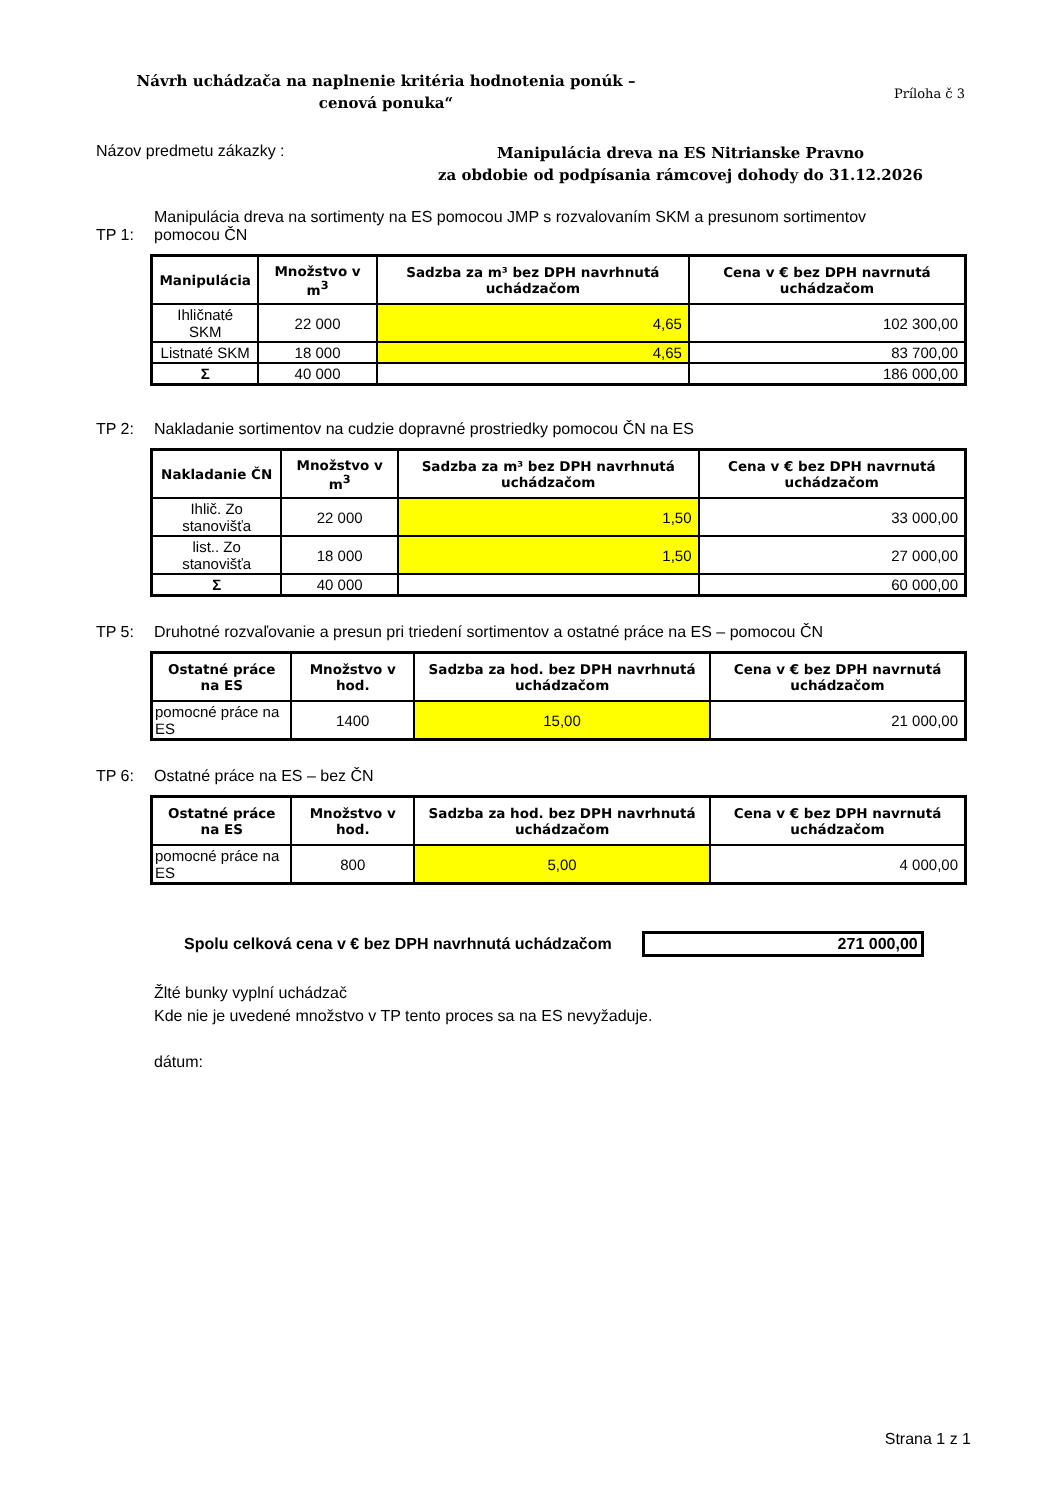Návrh uchádzača na naplnenie kritéria hodnotenia ponúk –
cenová ponuka“
Príloha č 3
Názov predmetu zákazky :
Manipulácia dreva na ES Nitrianske Pravno
za obdobie od podpísania rámcovej dohody do 31.12.2026
TP 1: Manipulácia dreva na sortimenty na ES pomocou JMP s rozvalovaním SKM a presunom sortimentov
pomocou ČN
| Manipulácia | Množstvo v m<sup>3</sup> | Sadzba za m³ bez DPH navrhnutá uchádzačom | Cena v € bez DPH navrnutá uchádzačom |
| --- | --- | --- | --- |
| Ihličnaté SKM | 22 000 | 4,65 | 102 300,00 |
| Listnaté SKM | 18 000 | 4,65 | 83 700,00 |
| Σ | 40 000 | | 186 000,00 |
TP 2: Nakladanie sortimentov na cudzie dopravné prostriedky pomocou ČN na ES
| Nakladanie ČN | Množstvo v m<sup>3</sup> | Sadzba za m³ bez DPH navrhnutá uchádzačom | Cena v € bez DPH navrnutá uchádzačom |
| --- | --- | --- | --- |
| Ihlič. Zo stanovišťa | 22 000 | 1,50 | 33 000,00 |
| list.. Zo stanovišťa | 18 000 | 1,50 | 27 000,00 |
| Σ | 40 000 | | 60 000,00 |
TP 5: Druhotné rozvaľovanie a presun pri triedení sortimentov a ostatné práce na ES – pomocou ČN
| Ostatné práce na ES | Množstvo v hod. | Sadzba za hod. bez DPH navrhnutá uchádzačom | Cena v € bez DPH navrnutá uchádzačom |
| --- | --- | --- | --- |
| pomocné práce na ES | 1400 | 15,00 | 21 000,00 |
TP 6: Ostatné práce na ES – bez ČN
| Ostatné práce na ES | Množstvo v hod. | Sadzba za hod. bez DPH navrhnutá uchádzačom | Cena v € bez DPH navrnutá uchádzačom |
| --- | --- | --- | --- |
| pomocné práce na ES | 800 | 5,00 | 4 000,00 |
Spolu celková cena v € bez DPH navrhnutá uchádzačom
271 000,00
Žlté bunky vyplní uchádzač
Kde nie je uvedené množstvo v TP tento proces sa na ES nevyžaduje.
dátum:
Strana 1 z 1